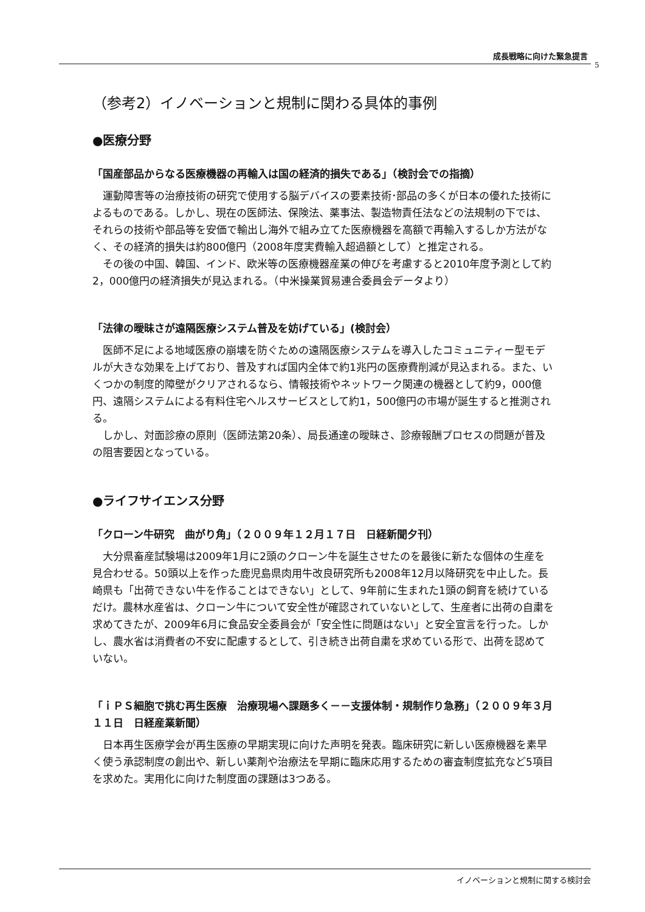成長戦略に向けた緊急提言
5
（参考2）イノベーションと規制に関わる具体的事例
●医療分野
「国産部品からなる医療機器の再輸入は国の経済的損失である」（検討会での指摘）
運動障害等の治療技術の研究で使用する脳デバイスの要素技術･部品の多くが日本の優れた技術によるものである。しかし、現在の医師法、保険法、薬事法、製造物責任法などの法規制の下では、それらの技術や部品等を安価で輸出し海外で組み立てた医療機器を高額で再輸入するしか方法がなく、その経済的損失は約800億円（2008年度実費輸入超過額として）と推定される。
その後の中国、韓国、インド、欧米等の医療機器産業の伸びを考慮すると2010年度予測として約2，000億円の経済損失が見込まれる。（中米操業貿易連合委員会データより）
「法律の曖昧さが遠隔医療システム普及を妨げている」(検討会）
医師不足による地域医療の崩壊を防ぐための遠隔医療システムを導入したコミュニティー型モデルが大きな効果を上げており、普及すれば国内全体で約1兆円の医療費削減が見込まれる。また、いくつかの制度的障壁がクリアされるなら、情報技術やネットワーク関連の機器として約9，000億円、遠隔システムによる有料住宅ヘルスサービスとして約1，500億円の市場が誕生すると推測される。
しかし、対面診療の原則（医師法第20条）、局長通達の曖昧さ、診療報酬プロセスの問題が普及の阻害要因となっている。
●ライフサイエンス分野
「クローン牛研究　曲がり角」（２００９年１２月１７日　日経新聞夕刊）
大分県畜産試験場は2009年1月に2頭のクローン牛を誕生させたのを最後に新たな個体の生産を見合わせる。50頭以上を作った鹿児島県肉用牛改良研究所も2008年12月以降研究を中止した。長崎県も「出荷できない牛を作ることはできない」として、9年前に生まれた1頭の飼育を続けているだけ。農林水産省は、クローン牛について安全性が確認されていないとして、生産者に出荷の自粛を求めてきたが、2009年6月に食品安全委員会が「安全性に問題はない」と安全宣言を行った。しかし、農水省は消費者の不安に配慮するとして、引き続き出荷自粛を求めている形で、出荷を認めていない。
「ｉＰＳ細胞で挑む再生医療　治療現場へ課題多く－－支援体制・規制作り急務」（２００９年３月１１日　日経産業新聞）
日本再生医療学会が再生医療の早期実現に向けた声明を発表。臨床研究に新しい医療機器を素早く使う承認制度の創出や、新しい薬剤や治療法を早期に臨床応用するための審査制度拡充など5項目を求めた。実用化に向けた制度面の課題は3つある。
イノベーションと規制に関する検討会